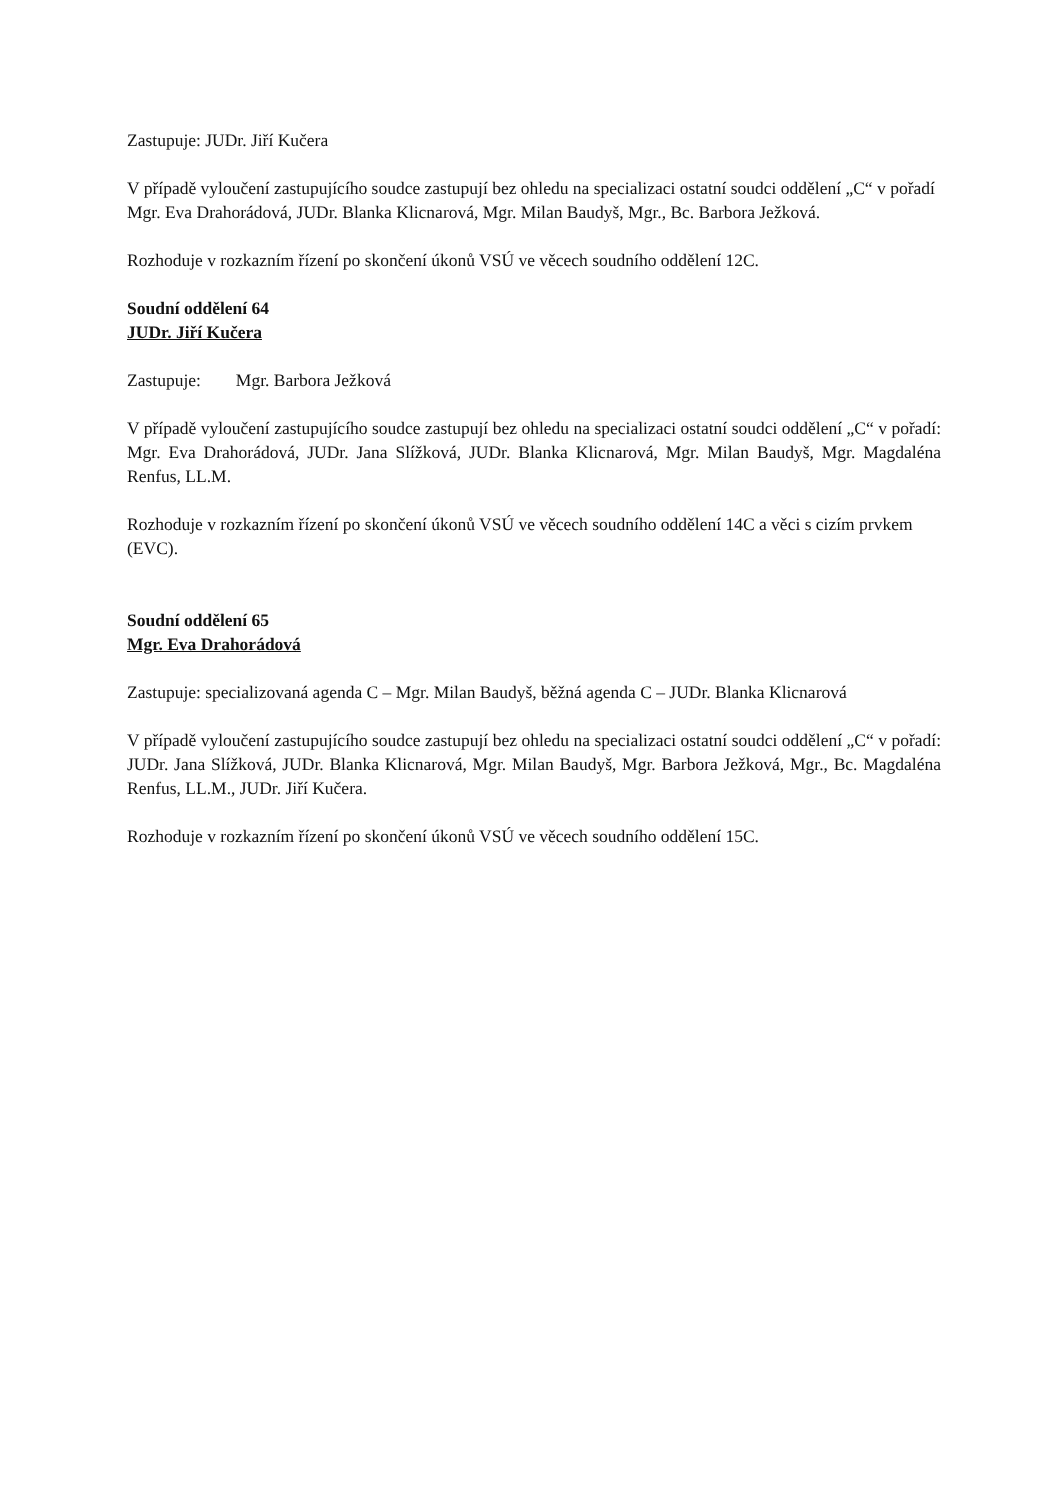Zastupuje: JUDr. Jiří Kučera
V případě vyloučení zastupujícího soudce zastupují bez ohledu na specializaci ostatní soudci oddělení „C“ v pořadí Mgr. Eva Drahorádová, JUDr. Blanka Klicnarová, Mgr. Milan Baudyš, Mgr., Bc. Barbora Ježková.
Rozhoduje v rozkazním řízení po skončení úkonů VSÚ ve věcech soudního oddělení 12C.
Soudní oddělení 64
JUDr. Jiří Kučera
Zastupuje: Mgr. Barbora Ježková
V případě vyloučení zastupujícího soudce zastupují bez ohledu na specializaci ostatní soudci oddělení „C“ v pořadí: Mgr. Eva Drahorádová, JUDr. Jana Slížková, JUDr. Blanka Klicnarová, Mgr. Milan Baudyš, Mgr. Magdaléna Renfus, LL.M.
Rozhoduje v rozkazním řízení po skončení úkonů VSÚ ve věcech soudního oddělení 14C a věci s cizím prvkem (EVC).
Soudní oddělení 65
Mgr. Eva Drahorádová
Zastupuje: specializovaná agenda C – Mgr. Milan Baudyš, běžná agenda C – JUDr. Blanka Klicnarová
V případě vyloučení zastupujícího soudce zastupují bez ohledu na specializaci ostatní soudci oddělení „C“ v pořadí: JUDr. Jana Slížková, JUDr. Blanka Klicnarová, Mgr. Milan Baudyš, Mgr. Barbora Ježková, Mgr., Bc. Magdaléna Renfus, LL.M., JUDr. Jiří Kučera.
Rozhoduje v rozkazním řízení po skončení úkonů VSÚ ve věcech soudního oddělení 15C.